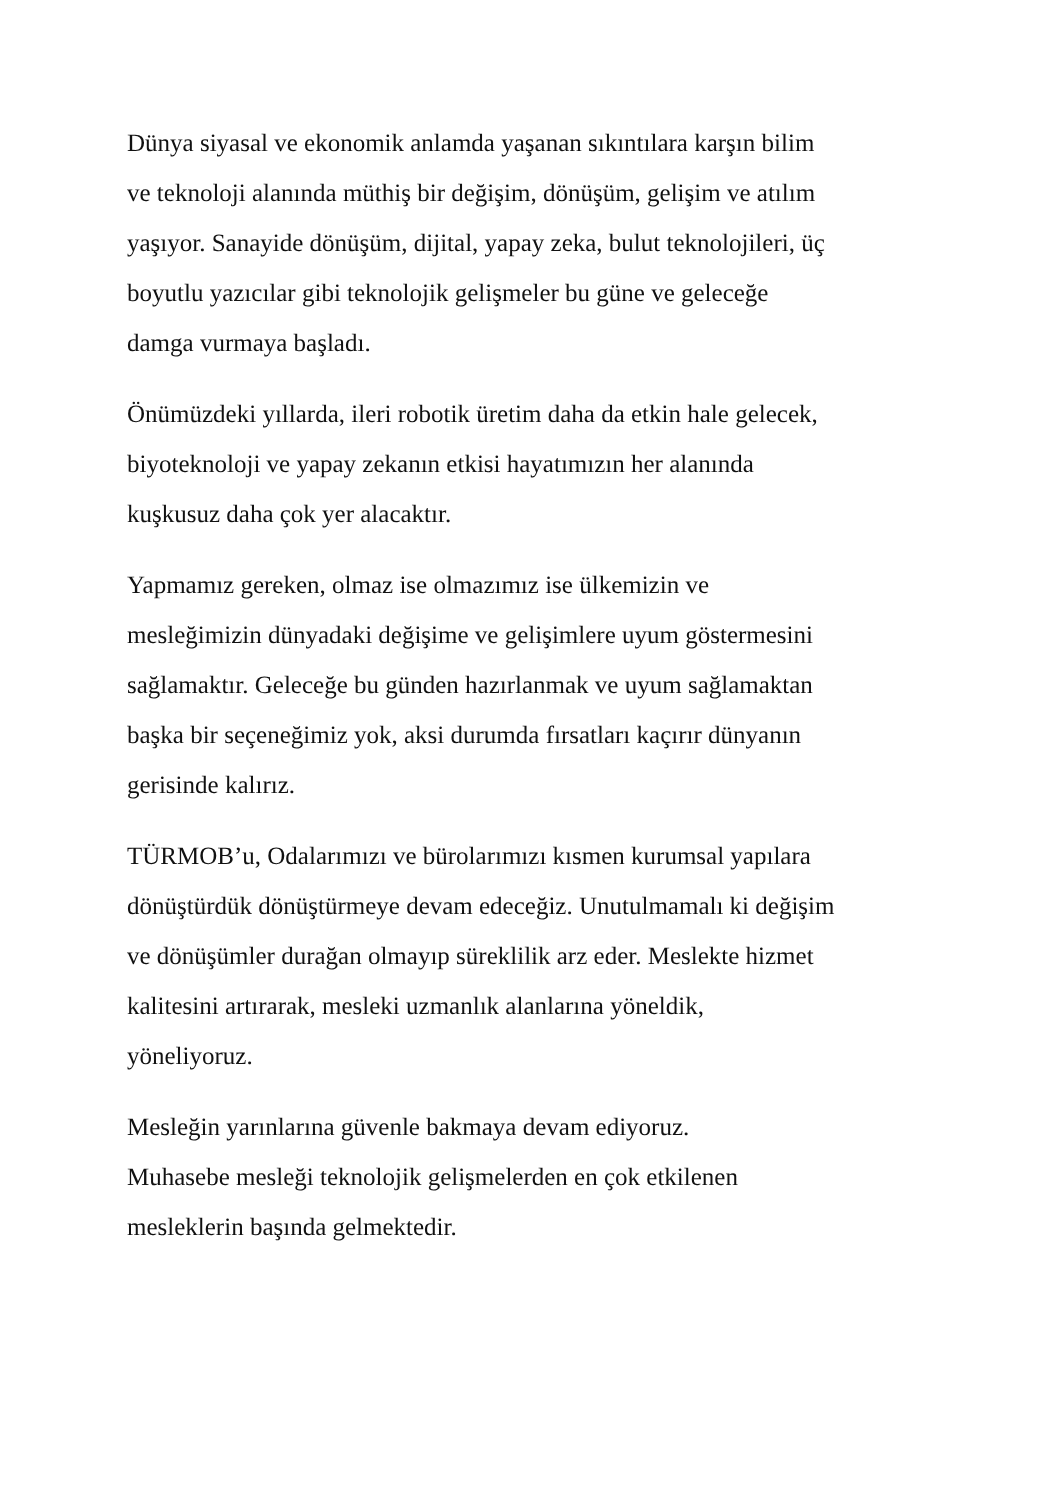Dünya siyasal ve ekonomik anlamda yaşanan sıkıntılara karşın bilim
ve teknoloji alanında müthiş bir değişim, dönüşüm, gelişim ve atılım
yaşıyor. Sanayide dönüşüm, dijital, yapay zeka, bulut teknolojileri, üç
boyutlu yazıcılar gibi teknolojik gelişmeler bu güne ve geleceğe
damga vurmaya başladı.
Önümüzdeki yıllarda, ileri robotik üretim daha da etkin hale gelecek,
biyoteknoloji ve yapay zekanın etkisi hayatımızın her alanında
kuşkusuz daha çok yer alacaktır.
Yapmamız gereken, olmaz ise olmazımız ise ülkemizin ve
mesleğimizin dünyadaki değişime ve gelişimlere uyum göstermesini
sağlamaktır. Geleceğe bu günden hazırlanmak ve uyum sağlamaktan
başka bir seçeneğimiz yok, aksi durumda fırsatları kaçırır dünyanın
gerisinde kalırız.
TÜRMOB’u, Odalarımızı ve bürolarımızı kısmen kurumsal yapılara
dönüştürdük dönüştürmeye devam edeceğiz. Unutulmamalı ki değişim
ve dönüşümler durağan olmayıp süreklilik arz eder. Meslekte hizmet
kalitesini artırarak, mesleki uzmanlık alanlarına yöneldik,
yöneliyoruz.
Mesleğin yarınlarına güvenle bakmaya devam ediyoruz.
Muhasebe mesleği teknolojik gelişmelerden en çok etkilenen
mesleklerin başında gelmektedir.